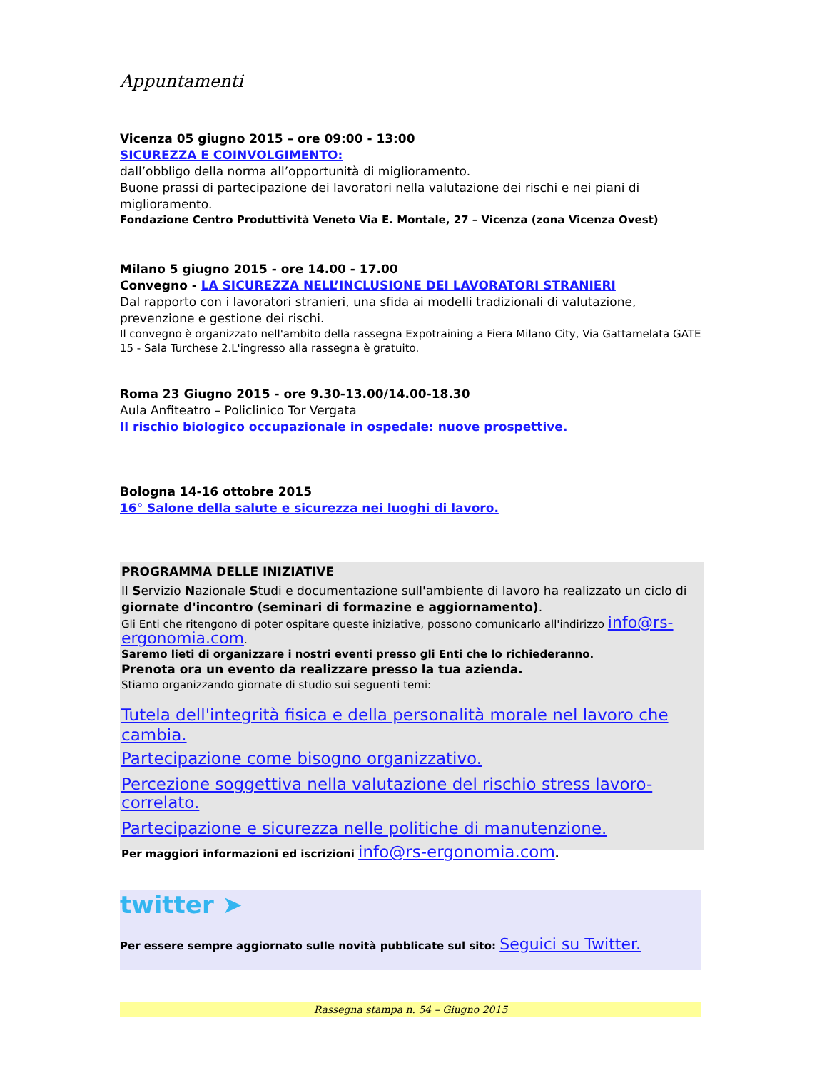Appuntamenti
Vicenza 05 giugno 2015 – ore 09:00 - 13:00
SICUREZZA E COINVOLGIMENTO:
dall’obbligo della norma all’opportunità di miglioramento.
Buone prassi di partecipazione dei lavoratori nella valutazione dei rischi e nei piani di miglioramento.
Fondazione Centro Produttività Veneto Via E. Montale, 27 – Vicenza (zona Vicenza Ovest)
Milano 5 giugno 2015 - ore 14.00 - 17.00
Convegno - LA SICUREZZA NELL’INCLUSIONE DEI LAVORATORI STRANIERI
Dal rapporto con i lavoratori stranieri, una sfida ai modelli tradizionali di valutazione, prevenzione e gestione dei rischi.
Il convegno è organizzato nell'ambito della rassegna Expotraining a Fiera Milano City, Via Gattamelata GATE 15 - Sala Turchese 2.L'ingresso alla rassegna è gratuito.
Roma 23 Giugno 2015 - ore 9.30-13.00/14.00-18.30
Aula Anfiteatro – Policlinico Tor Vergata
Il rischio biologico occupazionale in ospedale: nuove prospettive.
Bologna 14-16 ottobre 2015
16° Salone della salute e sicurezza nei luoghi di lavoro.
PROGRAMMA DELLE INIZIATIVE
Il Servizio Nazionale Studi e documentazione sull'ambiente di lavoro ha realizzato un ciclo di giornate d'incontro (seminari di formazine e aggiornamento).
Gli Enti che ritengono di poter ospitare queste iniziative, possono comunicarlo all'indirizzo info@rs-ergonomia.com.
Saremo lieti di organizzare i nostri eventi presso gli Enti che lo richiederanno.
Prenota ora un evento da realizzare presso la tua azienda.
Stiamo organizzando giornate di studio sui seguenti temi:
Tutela dell'integrità fisica e della personalità morale nel lavoro che cambia.
Partecipazione come bisogno organizzativo.
Percezione soggettiva nella valutazione del rischio stress lavoro-correlato.
Partecipazione e sicurezza nelle politiche di manutenzione.
Per maggiori informazioni ed iscrizioni info@rs-ergonomia.com.
twitter ➤
Per essere sempre aggiornato sulle novità pubblicate sul sito: Seguici su Twitter.
Rassegna stampa n. 54 – Giugno 2015